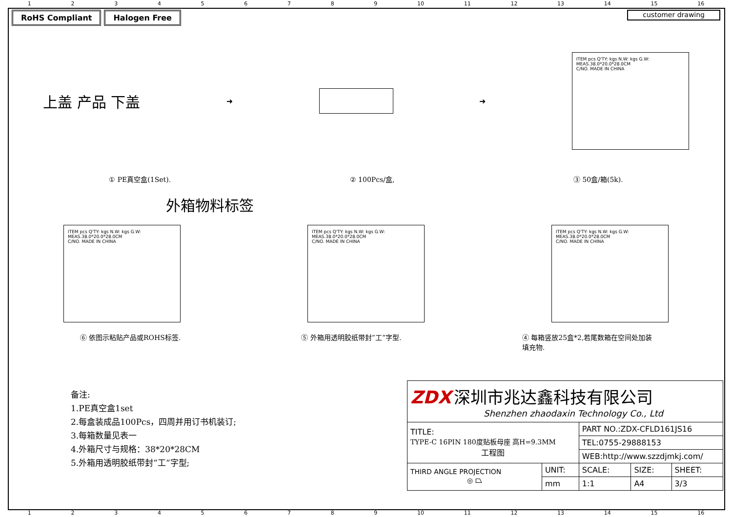123456789 10 11 12 13 14 15 16
RoHS Compliant Halogen Free
customer drawing
上盖 产品 下盖
➜ ➜
ITEM pcs Q'TY: kgs N.W: kgs G.W: MEAS.38.0*20.0*28.0CM
C/NO. MADE IN CHINA
① PE真空盒(1Set). ② 100Pcs/盒, ③ 50盒/箱(5k).
外箱物料标签
ITEM pcs Q'TY: kgs N.W: kgs G.W: MEAS.38.0*20.0*28.0CM
C/NO. MADE IN CHINA
ITEM pcs Q'TY: kgs N.W: kgs G.W: MEAS.38.0*20.0*28.0CM
C/NO. MADE IN CHINA
ITEM pcs Q'TY: kgs N.W: kgs G.W: MEAS.38.0*20.0*28.0CM
C/NO. MADE IN CHINA
⑥ 依图示粘贴产品或ROHS标签. ⑤ 外箱用透明胶纸带封”工”字型. ④ 每箱竖放25盒*2,若尾数箱在空间处加装
填充物.
备注:
1.PE真空盒1set
2.每盒装成品100Pcs，四周并用订书机装订;
3.每箱数量见表一
4.外箱尺寸与规格：38*20*28CM
5.外箱用透明胶纸带封”工”字型;
| ZDX 深圳市兆达鑫科技有限公司 Shenzhen zhaodaxin Technology Co., Ltd | | | | |
| TITLE: TYPE-C 16PIN 180度贴板母座 高H=9.3MM 工程图 | | PART NO.:ZDX-CFLD161JS16 | | |
| | | TEL:0755-29888153 | | |
| | | WEB:http://www.szzdjmkj.com/ | | |
| THIRD ANGLE PROJECTION ◎ ⏢ | UNIT: | SCALE: | SIZE: | SHEET: |
| | mm | 1:1 | A4 | 3/3 |
123456789 10 11 12 13 14 15 16